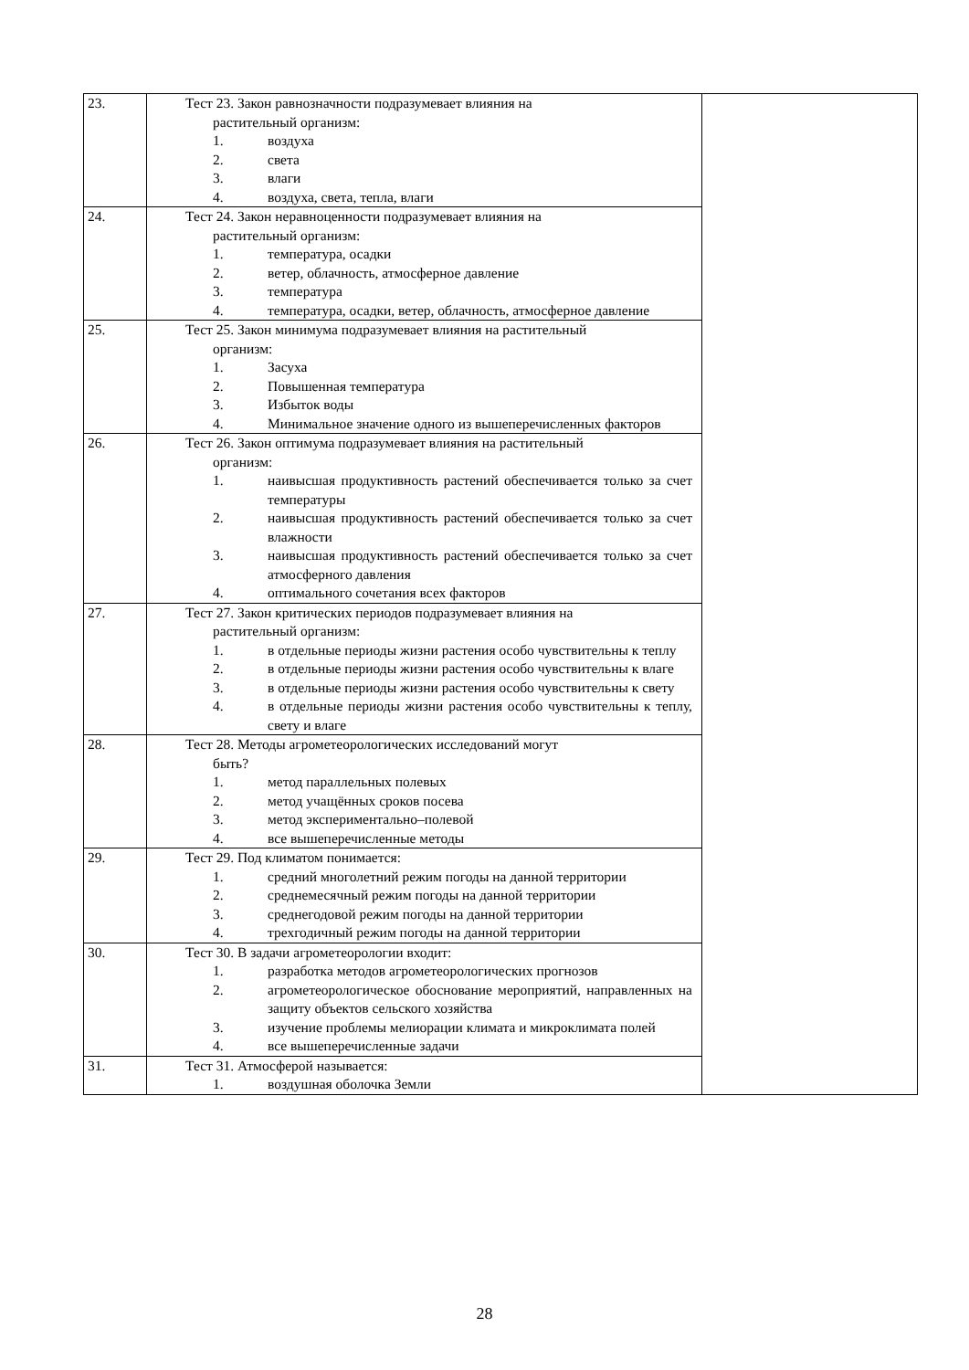| 23. | Тест 23. Закон равнозначности подразумевает влияния на растительный организм: 1. воздуха 2. света 3. влаги 4. воздуха, света, тепла, влаги | |
| 24. | Тест 24. Закон неравноценности подразумевает влияния на растительный организм: 1. температура, осадки 2. ветер, облачность, атмосферное давление 3. температура 4. температура, осадки, ветер, облачность, атмосферное давление | |
| 25. | Тест 25. Закон минимума подразумевает влияния на растительный организм: 1. Засуха 2. Повышенная температура 3. Избыток воды 4. Минимальное значение одного из вышеперечисленных факторов | |
| 26. | Тест 26. Закон оптимума подразумевает влияния на растительный организм: 1. наивысшая продуктивность растений обеспечивается только за счет температуры 2. наивысшая продуктивность растений обеспечивается только за счет влажности 3. наивысшая продуктивность растений обеспечивается только за счет атмосферного давления 4. оптимального сочетания всех факторов | |
| 27. | Тест 27. Закон критических периодов подразумевает влияния на растительный организм: 1. в отдельные периоды жизни растения особо чувствительны к теплу 2. в отдельные периоды жизни растения особо чувствительны к влаге 3. в отдельные периоды жизни растения особо чувствительны к свету 4. в отдельные периоды жизни растения особо чувствительны к теплу, свету и влаге | |
| 28. | Тест 28. Методы агрометеорологических исследований могут быть? 1. метод параллельных полевых 2. метод учащённых сроков посева 3. метод экспериментально–полевой 4. все вышеперечисленные методы | |
| 29. | Тест 29. Под климатом понимается: 1. средний многолетний режим погоды на данной территории 2. среднемесячный режим погоды на данной территории 3. среднегодовой режим погоды на данной территории 4. трехгодичный режим погоды на данной территории | |
| 30. | Тест 30. В задачи агрометеорологии входит: 1. разработка методов агрометеорологических прогнозов 2. агрометеорологическое обоснование мероприятий, направленных на защиту объектов сельского хозяйства 3. изучение проблемы мелиорации климата и микроклимата полей 4. все вышеперечисленные задачи | |
| 31. | Тест 31. Атмосферой называется: 1. воздушная оболочка Земли | |
28